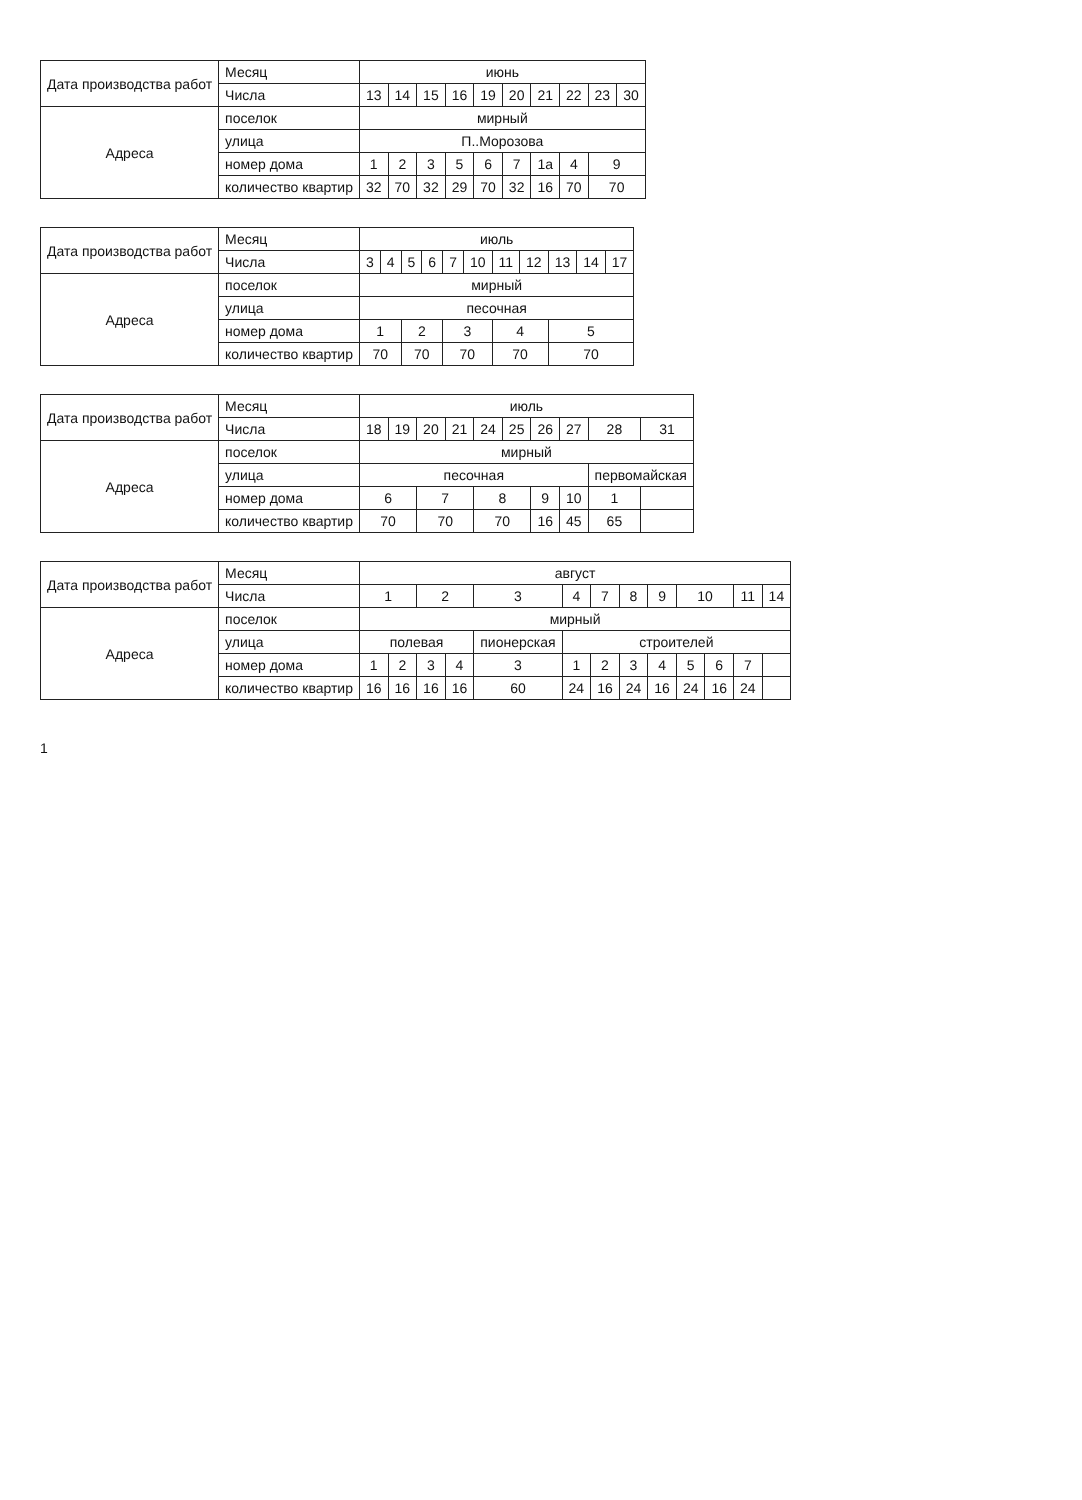| Дата производства работ | Месяц | июнь | | | | | | | | | |
| | Числа | 13 | 14 | 15 | 16 | 19 | 20 | 21 | 22 | 23 | 30 |
| Адреса | поселок | мирный | | | | | | | | | |
| | улица | П..Морозова | | | | | | | | | |
| | номер дома | 1 | 2 | 3 | 5 | 6 | 7 | 1а | 4 | 9 | |
| | количество квартир | 32 | 70 | 32 | 29 | 70 | 32 | 16 | 70 | 70 | |
| Дата производства работ | Месяц | июль | | | | | | | | | | |
| | Числа | 3 | 4 | 5 | 6 | 7 | 10 | 11 | 12 | 13 | 14 | 17 |
| Адреса | поселок | мирный | | | | | | | | | | |
| | улица | песочная | | | | | | | | | | |
| | номер дома | 1 | | 2 | | 3 | | 4 | | 5 | | |
| | количество квартир | 70 | | 70 | | 70 | | 70 | | 70 | | |
| Дата производства работ | Месяц | июль | | | | | | | | | |
| | Числа | 18 | 19 | 20 | 21 | 24 | 25 | 26 | 27 | 28 | 31 |
| Адреса | поселок | мирный | | | | | | | | | |
| | улица | песочная | | | | | | | | первомайская | |
| | номер дома | 6 | | 7 | | 8 | | 9 | 10 | 1 | |
| | количество квартир | 70 | | 70 | | 70 | | 16 | 45 | 65 | |
| Дата производства работ | Месяц | август | | | | | | | | | | | | |
| | Числа | 1 | | 2 | | 3 | 4 | 7 | 8 | 9 | 10 | | 11 | 14 |
| Адреса | поселок | мирный | | | | | | | | | | | | |
| | улица | полевая | | | | пионерская | строителей | | | | | | | |
| | номер дома | 1 | 2 | 3 | 4 | 3 | 1 | 2 | 3 | 4 | 5 | 6 | 7 | |
| | количество квартир | 16 | 16 | 16 | 16 | 60 | 24 | 16 | 24 | 16 | 24 | 16 | 24 | |
1